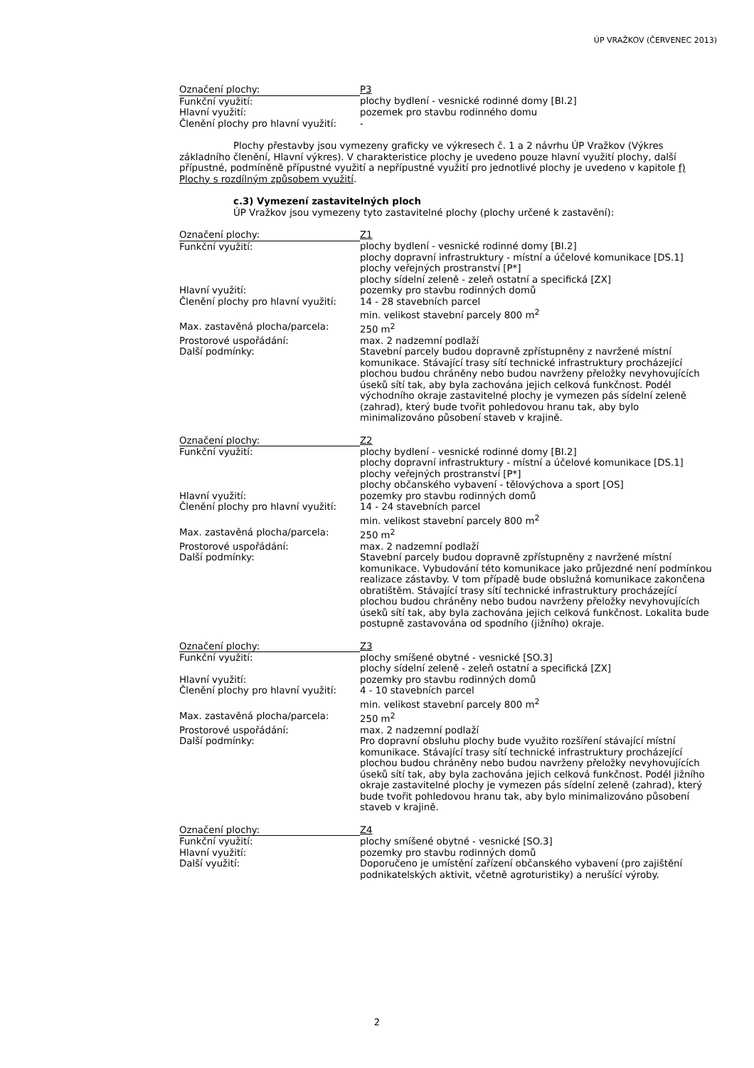ÚP VRAŽKOV (ČERVENEC 2013)
| Označení plochy: | P3 |
| Funkční využití: | plochy bydlení - vesnické rodinné domy [BI.2] |
| Hlavní využití: | pozemek pro stavbu rodinného domu |
| Členění plochy pro hlavní využití: | - |
Plochy přestavby jsou vymezeny graficky ve výkresech č. 1 a 2 návrhu ÚP Vražkov (Výkres základního členění, Hlavní výkres). V charakteristice plochy je uvedeno pouze hlavní využití plochy, další přípustné, podmíněně přípustné využití a nepřípustné využití pro jednotlivé plochy je uvedeno v kapitole f) Plochy s rozdílným způsobem využití.
c.3) Vymezení zastavitelných ploch
ÚP Vražkov jsou vymezeny tyto zastavitelné plochy (plochy určené k zastavění):
| Označení plochy: | Z1 |
| Funkční využití: | plochy bydlení - vesnické rodinné domy [BI.2] plochy dopravní infrastruktury - místní a účelové komunikace [DS.1] plochy veřejných prostranství [P*] plochy sídelní zeleně - zeleň ostatní a specifická [ZX] |
| Hlavní využití: | pozemky pro stavbu rodinných domů |
| Členění plochy pro hlavní využití: | 14 - 28 stavebních parcel min. velikost stavební parcely 800 m<sup>2</sup> |
| Max. zastavěná plocha/parcela: | 250 m<sup>2</sup> |
| Prostorové uspořádání: | max. 2 nadzemní podlaží |
| Další podmínky: | Stavební parcely budou dopravně zpřístupněny z navržené místní komunikace. Stávající trasy sítí technické infrastruktury procházející plochou budou chráněny nebo budou navrženy přeložky nevyhovujících úseků sítí tak, aby byla zachována jejich celková funkčnost. Podél východního okraje zastavitelné plochy je vymezen pás sídelní zeleně (zahrad), který bude tvořit pohledovou hranu tak, aby bylo minimalizováno působení staveb v krajině. |
| Označení plochy: | Z2 |
| Funkční využití: | plochy bydlení - vesnické rodinné domy [BI.2] plochy dopravní infrastruktury - místní a účelové komunikace [DS.1] plochy veřejných prostranství [P*] plochy občanského vybavení - tělovýchova a sport [OS] |
| Hlavní využití: | pozemky pro stavbu rodinných domů |
| Členění plochy pro hlavní využití: | 14 - 24 stavebních parcel min. velikost stavební parcely 800 m<sup>2</sup> |
| Max. zastavěná plocha/parcela: | 250 m<sup>2</sup> |
| Prostorové uspořádání: | max. 2 nadzemní podlaží |
| Další podmínky: | Stavební parcely budou dopravně zpřístupněny z navržené místní komunikace. Vybudování této komunikace jako průjezdné není podmínkou realizace zástavby. V tom případě bude obslužná komunikace zakončena obratištěm. Stávající trasy sítí technické infrastruktury procházející plochou budou chráněny nebo budou navrženy přeložky nevyhovujících úseků sítí tak, aby byla zachována jejich celková funkčnost. Lokalita bude postupně zastavována od spodního (jižního) okraje. |
| Označení plochy: | Z3 |
| Funkční využití: | plochy smíšené obytné - vesnické [SO.3] plochy sídelní zeleně - zeleň ostatní a specifická [ZX] |
| Hlavní využití: | pozemky pro stavbu rodinných domů |
| Členění plochy pro hlavní využití: | 4 - 10 stavebních parcel min. velikost stavební parcely 800 m<sup>2</sup> |
| Max. zastavěná plocha/parcela: | 250 m<sup>2</sup> |
| Prostorové uspořádání: | max. 2 nadzemní podlaží |
| Další podmínky: | Pro dopravní obsluhu plochy bude využito rozšíření stávající místní komunikace. Stávající trasy sítí technické infrastruktury procházející plochou budou chráněny nebo budou navrženy přeložky nevyhovujících úseků sítí tak, aby byla zachována jejich celková funkčnost. Podél jižního okraje zastavitelné plochy je vymezen pás sídelní zeleně (zahrad), který bude tvořit pohledovou hranu tak, aby bylo minimalizováno působení staveb v krajině. |
| Označení plochy: | Z4 |
| Funkční využití: | plochy smíšené obytné - vesnické [SO.3] |
| Hlavní využití: | pozemky pro stavbu rodinných domů |
| Další využití: | Doporučeno je umístění zařízení občanského vybavení (pro zajištění podnikatelských aktivit, včetně agroturistiky) a nerušící výroby. |
2